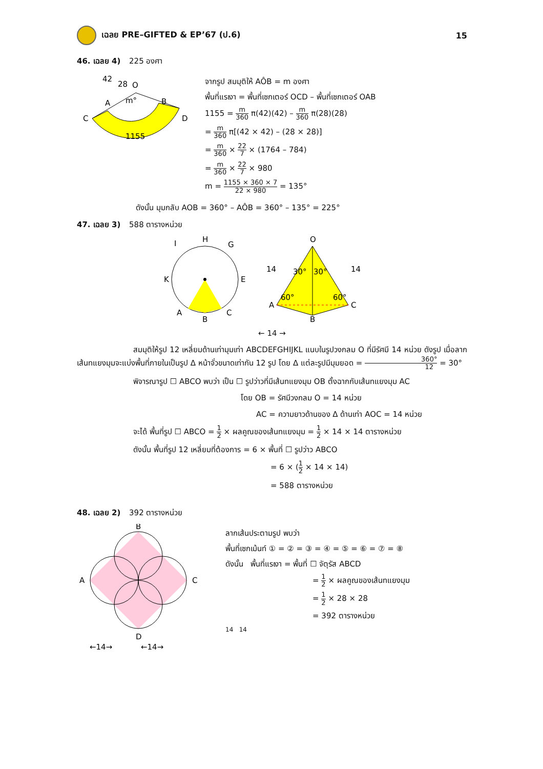เฉลย PRE–GIFTED & EP’67 (ป.6) 15
46. เฉลย 4) 225 องศา
O
A
B
C
D
m°
1155
42
28
จากรูป สมมุติให้ AÔB = m องศา
พื้นที่แรเงา = พื้นที่เซกเตอร์ OCD – พื้นที่เซกเตอร์ OAB
1155 = m 360 π(42)(42) – m 360 π(28)(28)
= m 360 π[(42 × 42) – (28 × 28)]
= m 360 × 22 7 × (1764 – 784)
= m 360 × 22 7 × 980
m = 1155 × 360 × 7 22 × 980 = 135°
ดังนั้น มุมกลับ AOB = 360° – AÔB = 360° – 135° = 225°
47. เฉลย 3) 588 ตารางหน่วย
H
I
G
K
E
B
A
C
O
A
C
B
30°
30°
60°
60°
14
14
← 14 →
สมมุติให้รูป 12 เหลี่ยมด้านเท่ามุมเท่า ABCDEFGHIJKL แนบในรูปวงกลม O ที่มีรัศมี 14 หน่วย ดังรูป เมื่อลากเส้นทแยงมุมจะแบ่งพื้นที่ภายในเป็นรูป Δ หน้าจั่วขนาดเท่ากัน 12 รูป โดย Δ แต่ละรูปมีมุมยอด = 360° 12 = 30°
พิจารณารูป ☐ ABCO พบว่า เป็น ☐ รูปว่าวที่มีเส้นทแยงมุม OB ตั้งฉากกับเส้นทแยงมุม AC
โดย OB = รัศมีวงกลม O = 14 หน่วย
AC = ความยาวด้านของ Δ ด้านเท่า AOC = 14 หน่วย
จะได้ พื้นที่รูป ☐ ABCO = 1 2 × ผลคูณของเส้นทแยงมุม = 1 2 × 14 × 14 ตารางหน่วย
ดังนั้น พื้นที่รูป 12 เหลี่ยมที่ต้องการ = 6 × พื้นที่ ☐ รูปว่าว ABCO
= 6 × (1 2 × 14 × 14)
= 588 ตารางหน่วย
48. เฉลย 2) 392 ตารางหน่วย
B
A
C
D
←14→
←14→
ลากเส้นประตามรูป พบว่า
พื้นที่เซกเม้นท์ ① = ② = ③ = ④ = ⑤ = ⑥ = ⑦ = ⑧
ดังนั้น พื้นที่แรเงา = พื้นที่ ☐ จัตุรัส ABCD
= 1 2 × ผลคูณของเส้นทแยงมุม
= 1 2 × 28 × 28
= 392 ตารางหน่วย
14 14